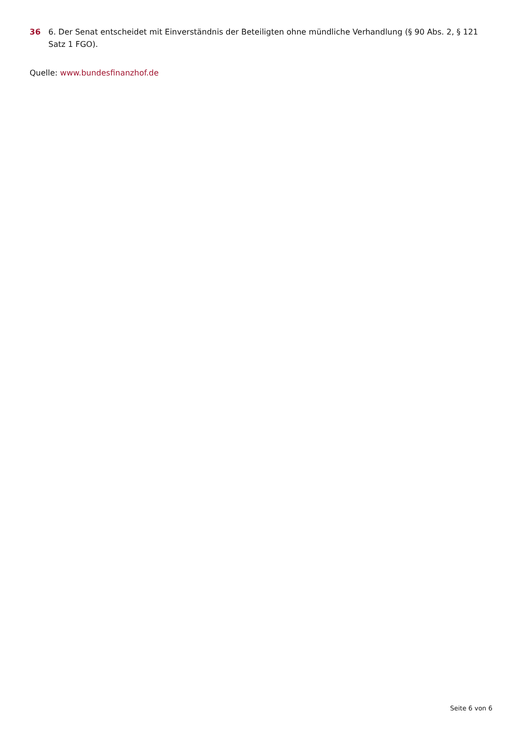36 6. Der Senat entscheidet mit Einverständnis der Beteiligten ohne mündliche Verhandlung (§ 90 Abs. 2, § 121 Satz 1 FGO).
Quelle: www.bundesfinanzhof.de
Seite 6 von 6